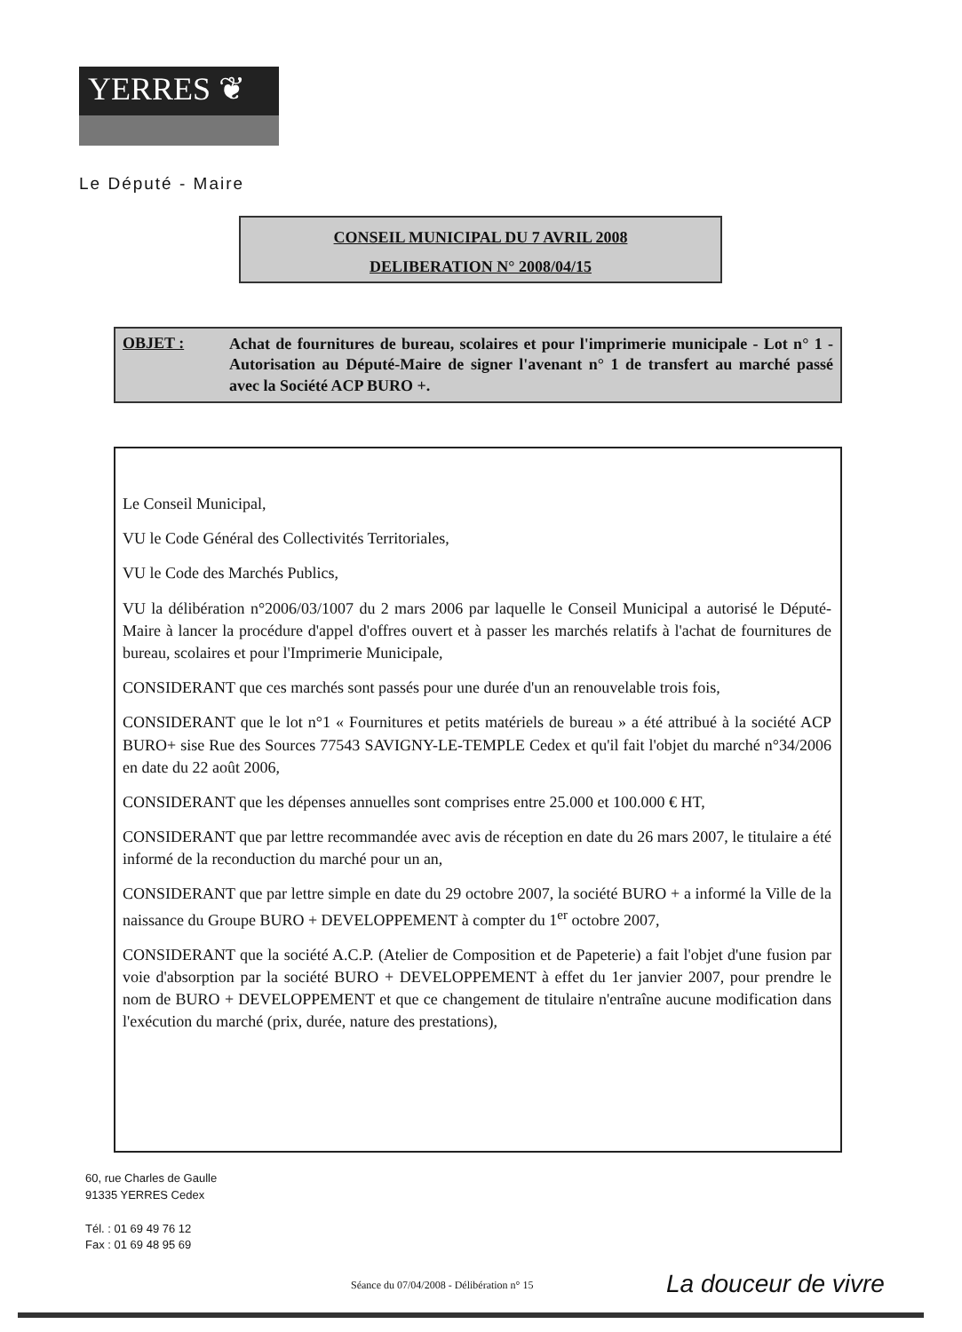YERRES ❦
Le Député - Maire
CONSEIL MUNICIPAL DU 7 AVRIL 2008
DELIBERATION N° 2008/04/15
OBJET :
Achat de fournitures de bureau, scolaires et pour l'imprimerie municipale - Lot n° 1 - Autorisation au Député-Maire de signer l'avenant n° 1 de transfert au marché passé avec la Société ACP BURO +.
Le Conseil Municipal,
VU le Code Général des Collectivités Territoriales,
VU le Code des Marchés Publics,
VU la délibération n°2006/03/1007 du 2 mars 2006 par laquelle le Conseil Municipal a autorisé le Député-Maire à lancer la procédure d'appel d'offres ouvert et à passer les marchés relatifs à l'achat de fournitures de bureau, scolaires et pour l'Imprimerie Municipale,
CONSIDERANT que ces marchés sont passés pour une durée d'un an renouvelable trois fois,
CONSIDERANT que le lot n°1 « Fournitures et petits matériels de bureau » a été attribué à la société ACP BURO+ sise Rue des Sources 77543 SAVIGNY-LE-TEMPLE Cedex et qu'il fait l'objet du marché n°34/2006 en date du 22 août 2006,
CONSIDERANT que les dépenses annuelles sont comprises entre 25.000 et 100.000 € HT,
CONSIDERANT que par lettre recommandée avec avis de réception en date du 26 mars 2007, le titulaire a été informé de la reconduction du marché pour un an,
CONSIDERANT que par lettre simple en date du 29 octobre 2007, la société BURO + a informé la Ville de la naissance du Groupe BURO + DEVELOPPEMENT à compter du 1<sup>er</sup> octobre 2007,
CONSIDERANT que la société A.C.P. (Atelier de Composition et de Papeterie) a fait l'objet d'une fusion par voie d'absorption par la société BURO + DEVELOPPEMENT à effet du 1er janvier 2007, pour prendre le nom de BURO + DEVELOPPEMENT et que ce changement de titulaire n'entraîne aucune modification dans l'exécution du marché (prix, durée, nature des prestations),
60, rue Charles de Gaulle
91335 YERRES Cedex
Tél. : 01 69 49 76 12
Fax : 01 69 48 95 69
Séance du 07/04/2008 - Délibération n° 15
La douceur de vivre